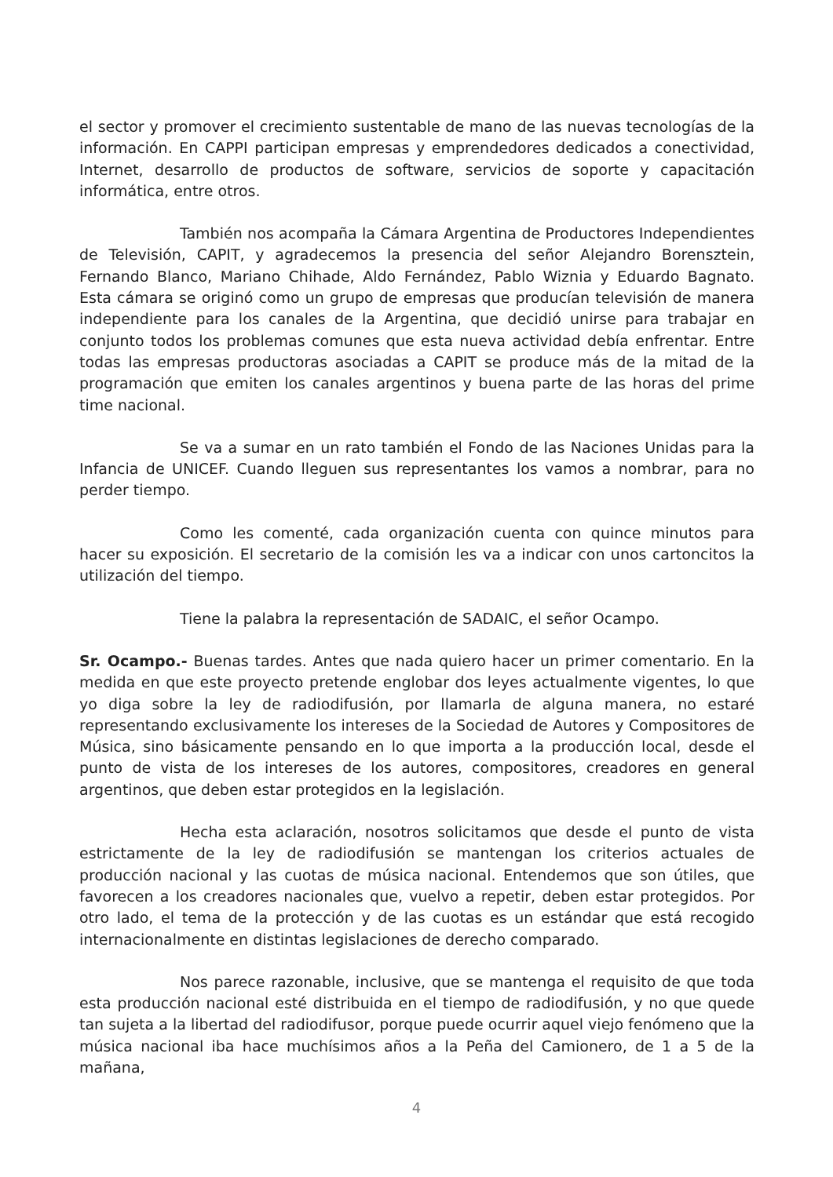el sector y promover el crecimiento sustentable de mano de las nuevas tecnologías de la información. En CAPPI participan empresas y emprendedores dedicados a conectividad, Internet, desarrollo de productos de software, servicios de soporte y capacitación informática, entre otros.
También nos acompaña la Cámara Argentina de Productores Independientes de Televisión, CAPIT, y agradecemos la presencia del señor Alejandro Borensztein, Fernando Blanco, Mariano Chihade, Aldo Fernández, Pablo Wiznia y Eduardo Bagnato. Esta cámara se originó como un grupo de empresas que producían televisión de manera independiente para los canales de la Argentina, que decidió unirse para trabajar en conjunto todos los problemas comunes que esta nueva actividad debía enfrentar. Entre todas las empresas productoras asociadas a CAPIT se produce más de la mitad de la programación que emiten los canales argentinos y buena parte de las horas del prime time nacional.
Se va a sumar en un rato también el Fondo de las Naciones Unidas para la Infancia de UNICEF. Cuando lleguen sus representantes los vamos a nombrar, para no perder tiempo.
Como les comenté, cada organización cuenta con quince minutos para hacer su exposición. El secretario de la comisión les va a indicar con unos cartoncitos la utilización del tiempo.
Tiene la palabra la representación de SADAIC, el señor Ocampo.
Sr. Ocampo.- Buenas tardes. Antes que nada quiero hacer un primer comentario. En la medida en que este proyecto pretende englobar dos leyes actualmente vigentes, lo que yo diga sobre la ley de radiodifusión, por llamarla de alguna manera, no estaré representando exclusivamente los intereses de la Sociedad de Autores y Compositores de Música, sino básicamente pensando en lo que importa a la producción local, desde el punto de vista de los intereses de los autores, compositores, creadores en general argentinos, que deben estar protegidos en la legislación.
Hecha esta aclaración, nosotros solicitamos que desde el punto de vista estrictamente de la ley de radiodifusión se mantengan los criterios actuales de producción nacional y las cuotas de música nacional. Entendemos que son útiles, que favorecen a los creadores nacionales que, vuelvo a repetir, deben estar protegidos. Por otro lado, el tema de la protección y de las cuotas es un estándar que está recogido internacionalmente en distintas legislaciones de derecho comparado.
Nos parece razonable, inclusive, que se mantenga el requisito de que toda esta producción nacional esté distribuida en el tiempo de radiodifusión, y no que quede tan sujeta a la libertad del radiodifusor, porque puede ocurrir aquel viejo fenómeno que la música nacional iba hace muchísimos años a la Peña del Camionero, de 1 a 5 de la mañana,
4